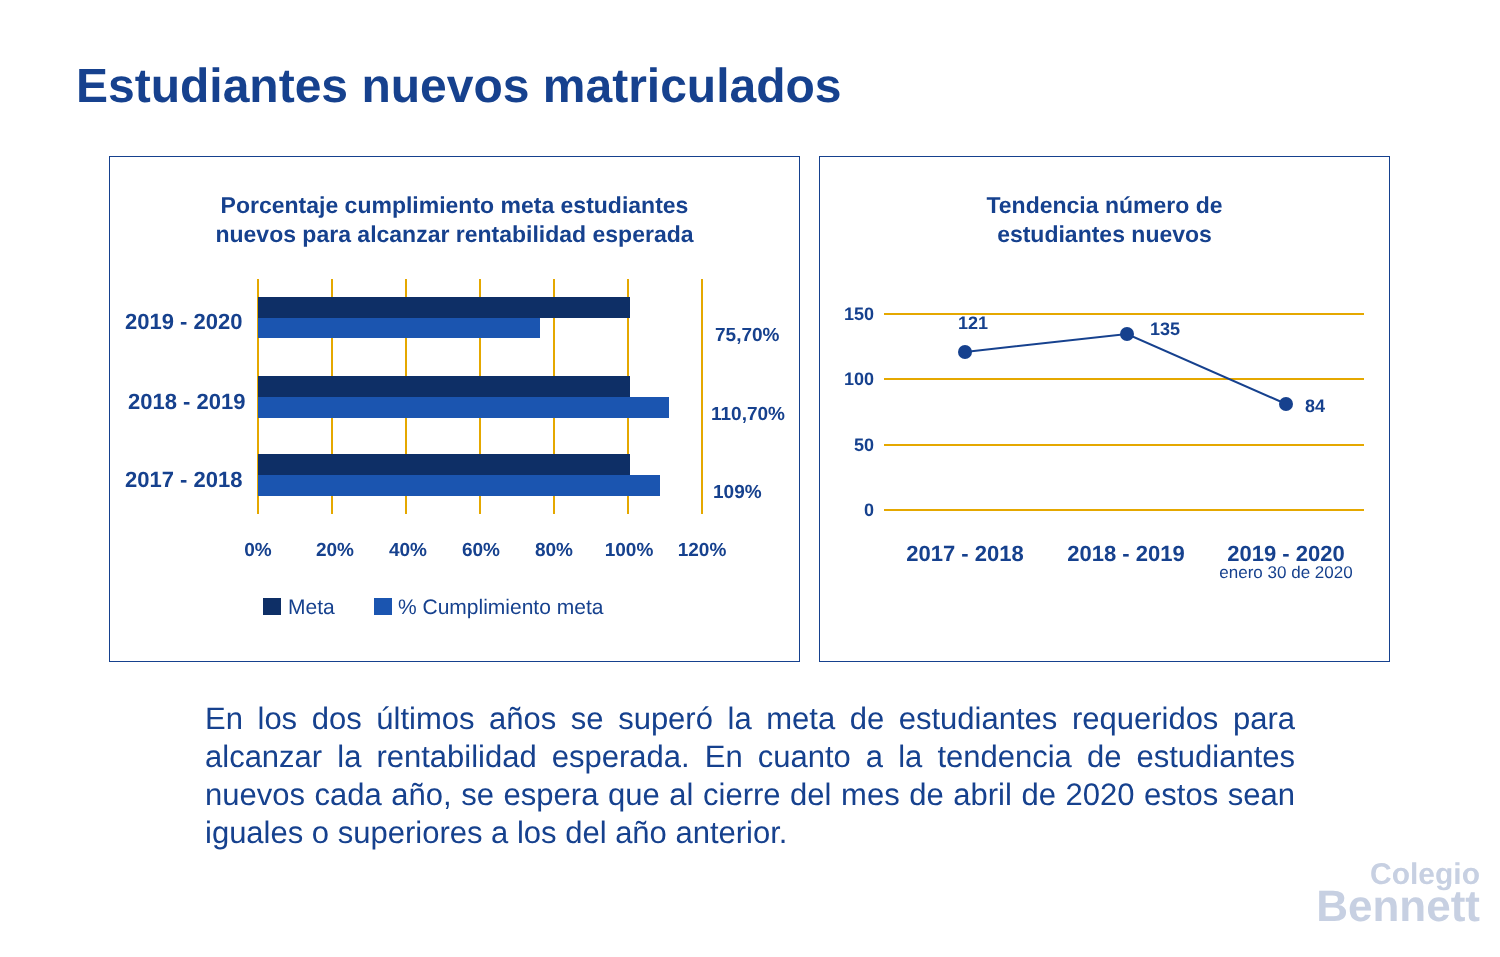Estudiantes nuevos matriculados
Porcentaje cumplimiento meta estudiantes
nuevos para alcanzar rentabilidad esperada
2019 - 2020
2018 - 2019
2017 - 2018
75,70%
110,70%
109%
0%
20%
40%
60%
80%
100%
120%
Meta
% Cumplimiento meta
Tendencia número de
estudiantes nuevos
150
100
50
0
121
135
84
2017 - 2018
2018 - 2019
2019 - 2020
enero 30 de 2020
En los dos últimos años se superó la meta de estudiantes requeridos para alcanzar la rentabilidad esperada. En cuanto a la tendencia de estudiantes nuevos cada año, se espera que al cierre del mes de abril de 2020 estos sean iguales o superiores a los del año anterior.
Colegio
Bennett